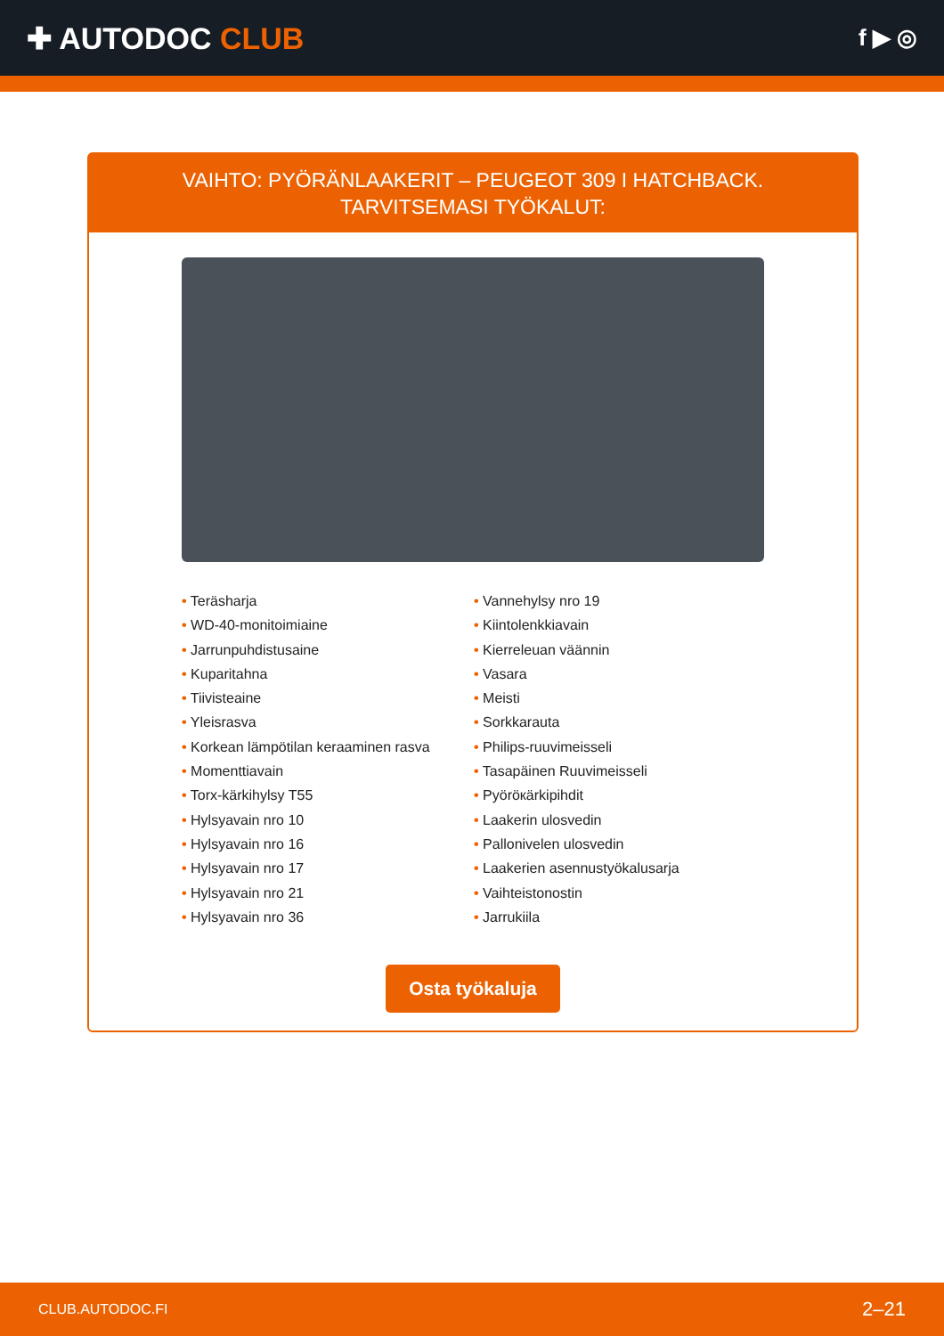✚ AUTODOC CLUB
f ▶ ◎
VAIHTO: PYÖRÄNLAAKERIT – PEUGEOT 309 I HATCHBACK. TARVITSEMASI TYÖKALUT:
• Teräsharja
• WD-40-monitoimiaine
• Jarrunpuhdistusaine
• Kuparitahna
• Tiivisteaine
• Yleisrasva
• Korkean lämpötilan keraaminen rasva
• Momenttiavain
• Torx-kärkihylsy T55
• Hylsyavain nro 10
• Hylsyavain nro 16
• Hylsyavain nro 17
• Hylsyavain nro 21
• Hylsyavain nro 36
• Vannehylsy nro 19
• Kiintolenkkiavain
• Kierreleuan väännin
• Vasara
• Meisti
• Sorkkarauta
• Philips-ruuvimeisseli
• Tasapäinen Ruuvimeisseli
• Pyöröкärkipihdit
• Laakerin ulosvedin
• Pallonivelen ulosvedin
• Laakerien asennustyökalusarja
• Vaihteistonostin
• Jarrukiila
Osta työkaluja
CLUB.AUTODOC.FI 2–21